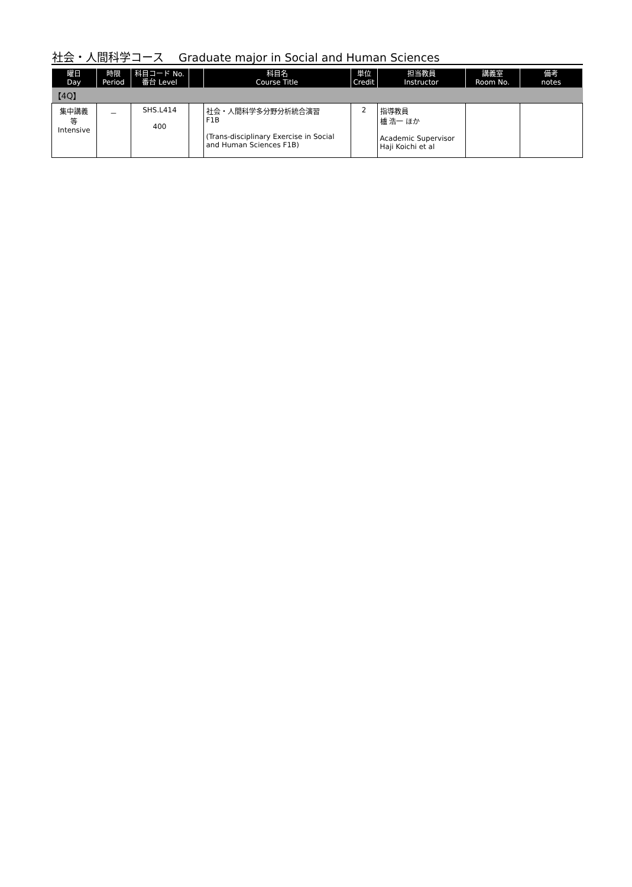社会・人間科学コース　 Graduate major in Social and Human Sciences
| 曜日 Day | 時限 Period | 科目コード No. 番台 Level | | 科目名 Course Title | 単位 Credit | 担当教員 Instructor | 講義室 Room No. | 備考 notes |
| --- | --- | --- | --- | --- | --- | --- | --- | --- |
| 【4Q】 | | | | | | | | |
| 集中講義 等 Intensive | － | SHS.L414 400 | | 社会・人間科学多分野分析統合演習 F1B (Trans-disciplinary Exercise in Social and Human Sciences F1B) | 2 | 指導教員 櫨 浩一 ほか Academic Supervisor Haji Koichi et al | | |